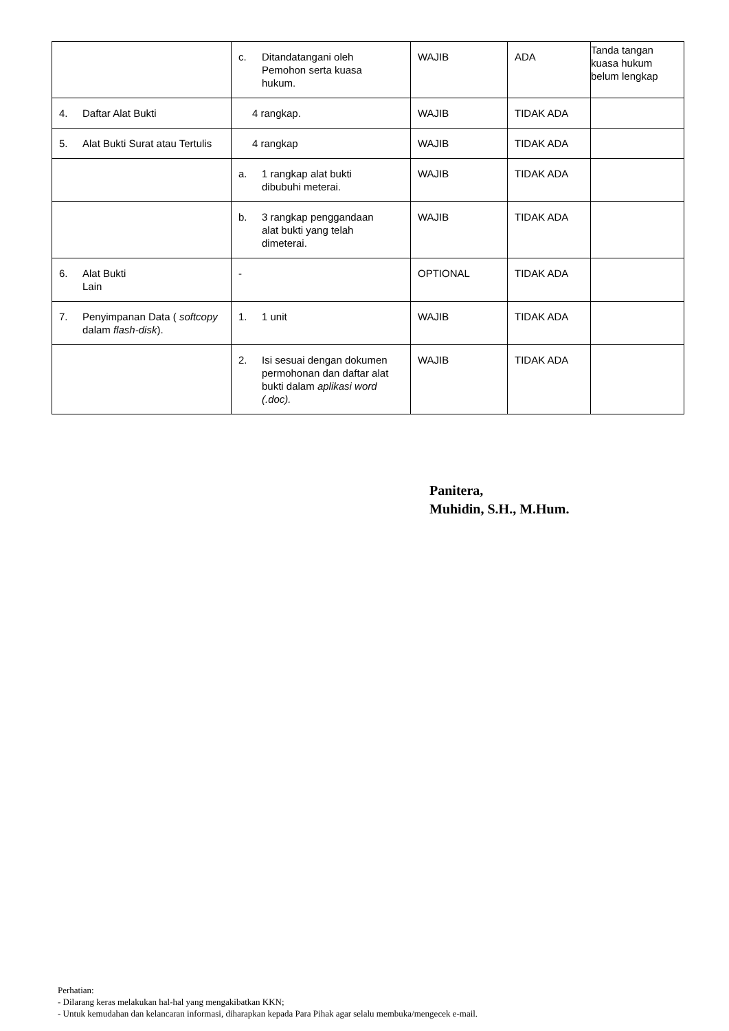| | c. Ditandatangani oleh Pemohon serta kuasa hukum. | WAJIB | ADA | Tanda tangan kuasa hukum belum lengkap |
| 4. Daftar Alat Bukti | 4 rangkap. | WAJIB | TIDAK ADA | |
| 5. Alat Bukti Surat atau Tertulis | 4 rangkap | WAJIB | TIDAK ADA | |
| | a. 1 rangkap alat bukti dibubuhi meterai. | WAJIB | TIDAK ADA | |
| | b. 3 rangkap penggandaan alat bukti yang telah dimeterai. | WAJIB | TIDAK ADA | |
| 6. Alat Bukti Lain | - | OPTIONAL | TIDAK ADA | |
| 7. Penyimpanan Data ( softcopy dalam flash-disk ). | 1. 1 unit | WAJIB | TIDAK ADA | |
| | 2. Isi sesuai dengan dokumen permohonan dan daftar alat bukti dalam aplikasi word (.doc). | WAJIB | TIDAK ADA | |
Panitera,
Muhidin, S.H., M.Hum.
Perhatian:
- Dilarang keras melakukan hal-hal yang mengakibatkan KKN;
- Untuk kemudahan dan kelancaran informasi, diharapkan kepada Para Pihak agar selalu membuka/mengecek e-mail.